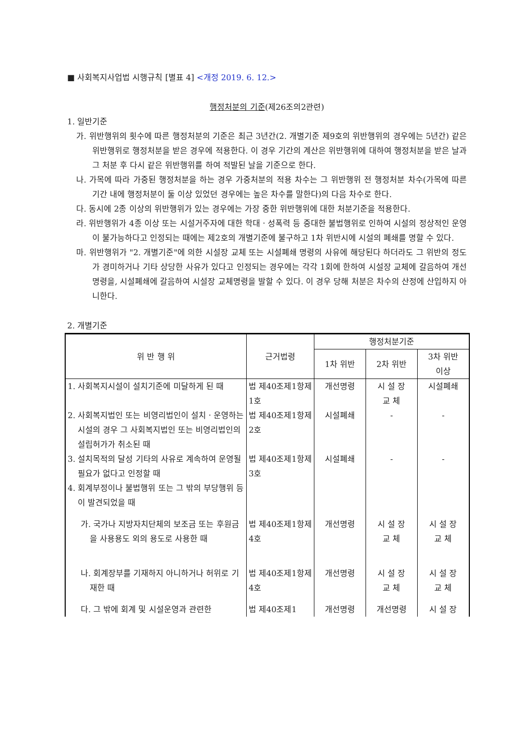■ 사회복지사업법 시행규칙 [별표 4] <개정 2019. 6. 12.>
행정처분의 기준(제26조의2관련)
1. 일반기준
가. 위반행위의 횟수에 따른 행정처분의 기준은 최근 3년간(2. 개별기준 제9호의 위반행위의 경우에는 5년간) 같은 위반행위로 행정처분을 받은 경우에 적용한다. 이 경우 기간의 계산은 위반행위에 대하여 행정처분을 받은 날과 그 처분 후 다시 같은 위반행위를 하여 적발된 날을 기준으로 한다.
나. 가목에 따라 가중된 행정처분을 하는 경우 가중처분의 적용 차수는 그 위반행위 전 행정처분 차수(가목에 따른 기간 내에 행정처분이 둘 이상 있었던 경우에는 높은 차수를 말한다)의 다음 차수로 한다.
다. 동시에 2종 이상의 위반행위가 있는 경우에는 가장 중한 위반행위에 대한 처분기준을 적용한다.
라. 위반행위가 4종 이상 또는 시설거주자에 대한 학대ㆍ성폭력 등 중대한 불법행위로 인하여 시설의 정상적인 운영이 불가능하다고 인정되는 때에는 제2호의 개별기준에 불구하고 1차 위반시에 시설의 폐쇄를 명할 수 있다.
마. 위반행위가 "2. 개별기준"에 의한 시설장 교체 또는 시설폐쇄 명령의 사유에 해당된다 하더라도 그 위반의 정도가 경미하거나 기타 상당한 사유가 있다고 인정되는 경우에는 각각 1회에 한하여 시설장 교체에 갈음하여 개선명령을, 시설폐쇄에 갈음하여 시설장 교체명령을 발할 수 있다. 이 경우 당해 처분은 차수의 산정에 산입하지 아니한다.
2. 개별기준
| 위 반 행 위 | 근거법령 | 행정처분기준 | | |
| --- | --- | --- | --- | --- |
| | | 1차 위반 | 2차 위반 | 3차 위반 이상 |
| 1. 사회복지시설이 설치기준에 미달하게 된 때 | 법 제40조제1항제1호 | 개선명령 | 시 설 장 교 체 | 시설폐쇄 |
| 2. 사회복지법인 또는 비영리법인이 설치ㆍ운영하는 시설의 경우 그 사회복지법인 또는 비영리법인의 설립허가가 취소된 때 | 법 제40조제1항제2호 | 시설폐쇄 | - | - |
| 3. 설치목적의 달성 기타의 사유로 계속하여 운영될 필요가 없다고 인정할 때 | 법 제40조제1항제3호 | 시설폐쇄 | - | - |
| 4. 회계부정이나 불법행위 또는 그 밖의 부당행위 등이 발견되었을 때 | | | | |
| 가. 국가나 지방자치단체의 보조금 또는 후원금을 사용용도 외의 용도로 사용한 때 | 법 제40조제1항제4호 | 개선명령 | 시 설 장 교 체 | 시 설 장 교 체 |
| 나. 회계장부를 기재하지 아니하거나 허위로 기재한 때 | 법 제40조제1항제4호 | 개선명령 | 시 설 장 교 체 | 시 설 장 교 체 |
| 다. 그 밖에 회계 및 시설운영과 관련한 | 법 제40조제1 | 개선명령 | 개선명령 | 시 설 장 |